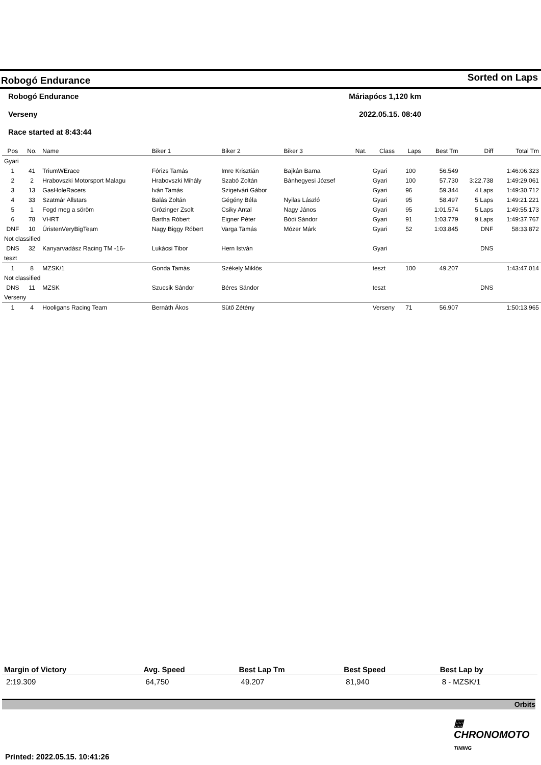Robogó Endurance Sorted on Laps
Robogó Endurance Máriapócs 1,120 km
Verseny 2022.05.15. 08:40
Race started at 8:43:44
| Pos | No. | Name | Biker 1 | Biker 2 | Biker 3 | Nat. | Class | Laps | Best Tm | Diff | Total Tm |
| --- | --- | --- | --- | --- | --- | --- | --- | --- | --- | --- | --- |
| Gyari | | | | | | | | | | | |
| 1 | 41 | TriumWErace | Fórizs Tamás | Imre Krisztián | Bajkán Barna | | Gyari | 100 | 56.549 | | 1:46:06.323 |
| 2 | 2 | Hrabovszki Motorsport Malagu | Hrabovszki Mihály | Szabó Zoltán | Bánhegyesi József | | Gyari | 100 | 57.730 | 3:22.738 | 1:49:29.061 |
| 3 | 13 | GasHoleRacers | Iván Tamás | Szigetvári Gábor | | | Gyari | 96 | 59.344 | 4 Laps | 1:49:30.712 |
| 4 | 33 | Szatmár Allstars | Balás Zoltán | Gégény Béla | Nyilas László | | Gyari | 95 | 58.497 | 5 Laps | 1:49:21.221 |
| 5 | 1 | Fogd meg a söröm | Grózinger Zsolt | Csiky Antal | Nagy János | | Gyari | 95 | 1:01.574 | 5 Laps | 1:49:55.173 |
| 6 | 78 | VHRT | Bartha Róbert | Eigner Péter | Bódi Sándor | | Gyari | 91 | 1:03.779 | 9 Laps | 1:49:37.767 |
| DNF | 10 | ÚristenVeryBigTeam | Nagy Biggy Róbert | Varga Tamás | Mózer Márk | | Gyari | 52 | 1:03.845 | DNF | 58:33.872 |
| Not classified | | | | | | | | | | | |
| DNS | 32 | Kanyarvadász Racing TM -16- | Lukácsi Tibor | Hern István | | | Gyari | | | DNS | |
| teszt | | | | | | | | | | | |
| 1 | 8 | MZSK/1 | Gonda Tamás | Székely Miklós | | | teszt | 100 | 49.207 | | 1:43:47.014 |
| Not classified | | | | | | | | | | | |
| DNS | 11 | MZSK | Szucsik Sándor | Béres Sándor | | | teszt | | | DNS | |
| Verseny | | | | | | | | | | | |
| 1 | 4 | Hooligans Racing Team | Bernáth Ákos | Sütő Zétény | | | Verseny | 71 | 56.907 | | 1:50:13.965 |
| Margin of Victory | Avg. Speed | Best Lap Tm | Best Speed | Best Lap by |
| --- | --- | --- | --- | --- |
| 2:19.309 | 64,750 | 49.207 | 81,940 | 8 - MZSK/1 |
Orbits
▦ CHRONOMOTO TIMING
Printed: 2022.05.15. 10:41:26